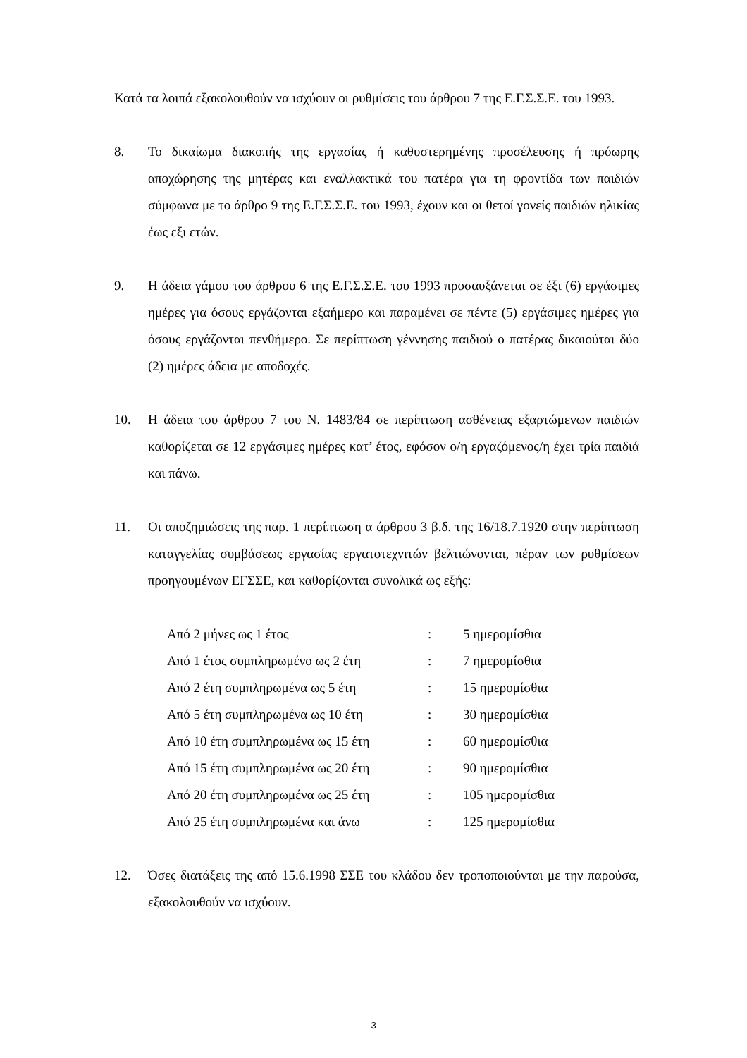Κατά τα λοιπά εξακολουθούν να ισχύουν οι ρυθμίσεις του άρθρου 7 της Ε.Γ.Σ.Σ.Ε. του 1993.
8. Το δικαίωμα διακοπής της εργασίας ή καθυστερημένης προσέλευσης ή πρόωρης αποχώρησης της μητέρας και εναλλακτικά του πατέρα για τη φροντίδα των παιδιών σύμφωνα με το άρθρο 9 της Ε.Γ.Σ.Σ.Ε. του 1993, έχουν και οι θετοί γονείς παιδιών ηλικίας έως εξι ετών.
9. Η άδεια γάμου του άρθρου 6 της Ε.Γ.Σ.Σ.Ε. του 1993 προσαυξάνεται σε έξι (6) εργάσιμες ημέρες για όσους εργάζονται εξαήμερο και παραμένει σε πέντε (5) εργάσιμες ημέρες για όσους εργάζονται πενθήμερο. Σε περίπτωση γέννησης παιδιού ο πατέρας δικαιούται δύο (2) ημέρες άδεια με αποδοχές.
10. Η άδεια του άρθρου 7 του Ν. 1483/84 σε περίπτωση ασθένειας εξαρτώμενων παιδιών καθορίζεται σε 12 εργάσιμες ημέρες κατ’ έτος, εφόσον ο/η εργαζόμενος/η έχει τρία παιδιά και πάνω.
11. Οι αποζημιώσεις της παρ. 1 περίπτωση α άρθρου 3 β.δ. της 16/18.7.1920 στην περίπτωση καταγγελίας συμβάσεως εργασίας εργατοτεχνιτών βελτιώνονται, πέραν των ρυθμίσεων προηγουμένων ΕΓΣΣΕ, και καθορίζονται συνολικά ως εξής:
| Από 2 μήνες ως 1 έτος | : | 5 ημερομίσθια |
| Από 1 έτος συμπληρωμένο ως 2 έτη | : | 7 ημερομίσθια |
| Από 2 έτη συμπληρωμένα ως 5 έτη | : | 15 ημερομίσθια |
| Από 5 έτη συμπληρωμένα ως 10 έτη | : | 30 ημερομίσθια |
| Από 10 έτη συμπληρωμένα ως 15 έτη | : | 60 ημερομίσθια |
| Από 15 έτη συμπληρωμένα ως 20 έτη | : | 90 ημερομίσθια |
| Από 20 έτη συμπληρωμένα ως 25 έτη | : | 105 ημερομίσθια |
| Από 25 έτη συμπληρωμένα και άνω | : | 125 ημερομίσθια |
12. Όσες διατάξεις της από 15.6.1998 ΣΣΕ του κλάδου δεν τροποποιούνται με την παρούσα, εξακολουθούν να ισχύουν.
3